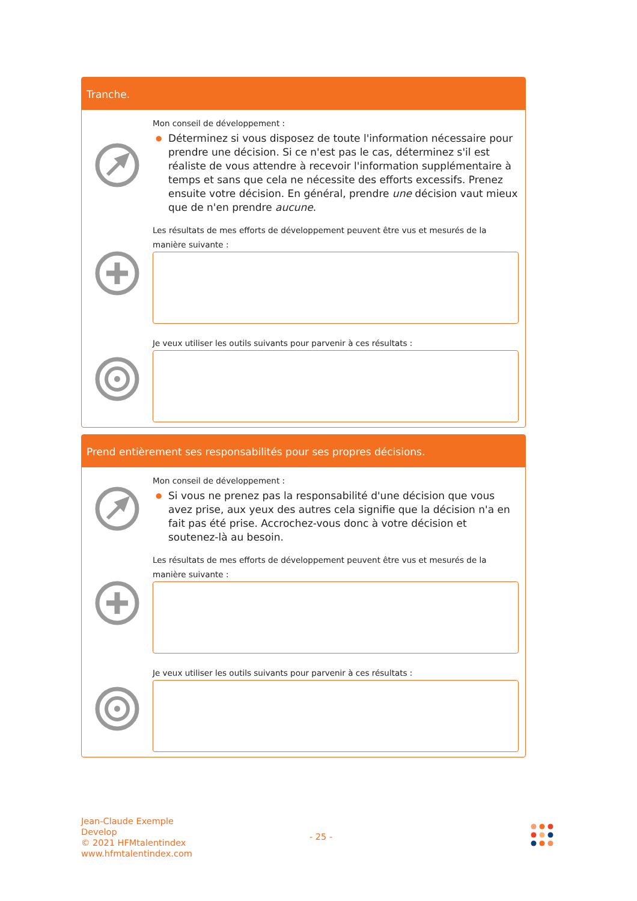Tranche.
Mon conseil de développement :
● Déterminez si vous disposez de toute l'information nécessaire pour prendre une décision. Si ce n'est pas le cas, déterminez s'il est réaliste de vous attendre à recevoir l'information supplémentaire à temps et sans que cela ne nécessite des efforts excessifs. Prenez ensuite votre décision. En général, prendre une décision vaut mieux que de n'en prendre aucune.
Les résultats de mes efforts de développement peuvent être vus et mesurés de la manière suivante :
Je veux utiliser les outils suivants pour parvenir à ces résultats :
Prend entièrement ses responsabilités pour ses propres décisions.
Mon conseil de développement :
● Si vous ne prenez pas la responsabilité d'une décision que vous avez prise, aux yeux des autres cela signifie que la décision n'a en fait pas été prise. Accrochez-vous donc à votre décision et soutenez-là au besoin.
Les résultats de mes efforts de développement peuvent être vus et mesurés de la manière suivante :
Je veux utiliser les outils suivants pour parvenir à ces résultats :
Jean-Claude Exemple
Develop
© 2021 HFMtalentindex
www.hfmtalentindex.com
- 25 -